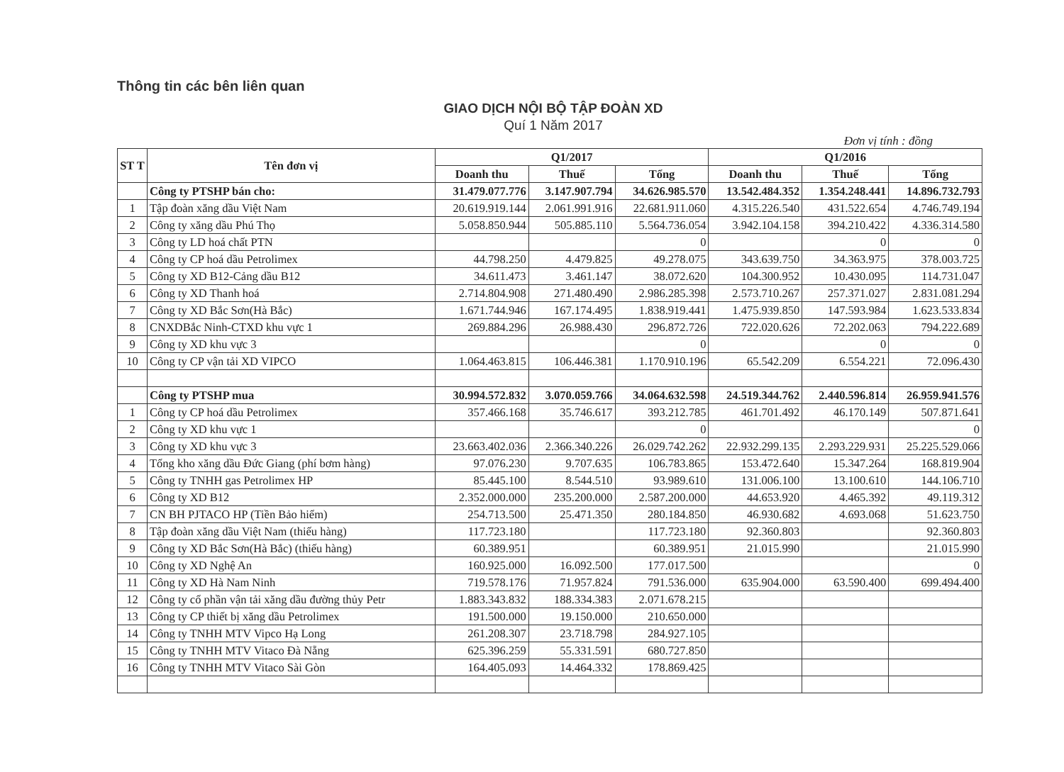Thông tin các bên liên quan
GIAO DỊCH NỘI BỘ TẬP ĐOÀN XD
Quí 1 Năm 2017
Đơn vị tính : đồng
| ST T | Tên đơn vị | Q1/2017 | | | Q1/2016 | | |
| --- | --- | --- | --- | --- | --- | --- | --- |
| | | Doanh thu | Thuế | Tổng | Doanh thu | Thuế | Tổng |
| | Công ty PTSHP bán cho: | 31.479.077.776 | 3.147.907.794 | 34.626.985.570 | 13.542.484.352 | 1.354.248.441 | 14.896.732.793 |
| 1 | Tập đoàn xăng dầu Việt Nam | 20.619.919.144 | 2.061.991.916 | 22.681.911.060 | 4.315.226.540 | 431.522.654 | 4.746.749.194 |
| 2 | Công ty xăng dầu Phú Thọ | 5.058.850.944 | 505.885.110 | 5.564.736.054 | 3.942.104.158 | 394.210.422 | 4.336.314.580 |
| 3 | Công ty LD hoá chất PTN | | | 0 | | 0 | 0 |
| 4 | Công ty CP hoá dầu Petrolimex | 44.798.250 | 4.479.825 | 49.278.075 | 343.639.750 | 34.363.975 | 378.003.725 |
| 5 | Công ty XD B12-Cảng dầu B12 | 34.611.473 | 3.461.147 | 38.072.620 | 104.300.952 | 10.430.095 | 114.731.047 |
| 6 | Công ty XD Thanh hoá | 2.714.804.908 | 271.480.490 | 2.986.285.398 | 2.573.710.267 | 257.371.027 | 2.831.081.294 |
| 7 | Công ty XD Bắc Sơn(Hà Bắc) | 1.671.744.946 | 167.174.495 | 1.838.919.441 | 1.475.939.850 | 147.593.984 | 1.623.533.834 |
| 8 | CNXDBắc Ninh-CTXD khu vực 1 | 269.884.296 | 26.988.430 | 296.872.726 | 722.020.626 | 72.202.063 | 794.222.689 |
| 9 | Công ty XD khu vực 3 | | | 0 | | 0 | 0 |
| 10 | Công ty CP vận tải XD VIPCO | 1.064.463.815 | 106.446.381 | 1.170.910.196 | 65.542.209 | 6.554.221 | 72.096.430 |
| | Công ty PTSHP mua | 30.994.572.832 | 3.070.059.766 | 34.064.632.598 | 24.519.344.762 | 2.440.596.814 | 26.959.941.576 |
| 1 | Công ty CP hoá dầu Petrolimex | 357.466.168 | 35.746.617 | 393.212.785 | 461.701.492 | 46.170.149 | 507.871.641 |
| 2 | Công ty XD khu vực 1 | | | 0 | | | 0 |
| 3 | Công ty XD khu vực 3 | 23.663.402.036 | 2.366.340.226 | 26.029.742.262 | 22.932.299.135 | 2.293.229.931 | 25.225.529.066 |
| 4 | Tổng kho xăng dầu Đức Giang (phí bơm hàng) | 97.076.230 | 9.707.635 | 106.783.865 | 153.472.640 | 15.347.264 | 168.819.904 |
| 5 | Công ty TNHH gas Petrolimex HP | 85.445.100 | 8.544.510 | 93.989.610 | 131.006.100 | 13.100.610 | 144.106.710 |
| 6 | Công ty XD B12 | 2.352.000.000 | 235.200.000 | 2.587.200.000 | 44.653.920 | 4.465.392 | 49.119.312 |
| 7 | CN BH PJTACO HP (Tiền Bảo hiểm) | 254.713.500 | 25.471.350 | 280.184.850 | 46.930.682 | 4.693.068 | 51.623.750 |
| 8 | Tập đoàn xăng dầu Việt Nam (thiếu hàng) | 117.723.180 | | 117.723.180 | 92.360.803 | | 92.360.803 |
| 9 | Công ty XD Bắc Sơn(Hà Bắc) (thiếu hàng) | 60.389.951 | | 60.389.951 | 21.015.990 | | 21.015.990 |
| 10 | Công ty XD Nghệ An | 160.925.000 | 16.092.500 | 177.017.500 | | | 0 |
| 11 | Công ty XD Hà Nam Ninh | 719.578.176 | 71.957.824 | 791.536.000 | 635.904.000 | 63.590.400 | 699.494.400 |
| 12 | Công ty cổ phần vận tải xăng dầu đường thủy Petr | 1.883.343.832 | 188.334.383 | 2.071.678.215 | | | |
| 13 | Công ty CP thiết bị xăng dầu Petrolimex | 191.500.000 | 19.150.000 | 210.650.000 | | | |
| 14 | Công ty TNHH MTV Vipco Hạ Long | 261.208.307 | 23.718.798 | 284.927.105 | | | |
| 15 | Công ty TNHH MTV Vitaco Đà Nẵng | 625.396.259 | 55.331.591 | 680.727.850 | | | |
| 16 | Công ty TNHH MTV Vitaco Sài Gòn | 164.405.093 | 14.464.332 | 178.869.425 | | | |